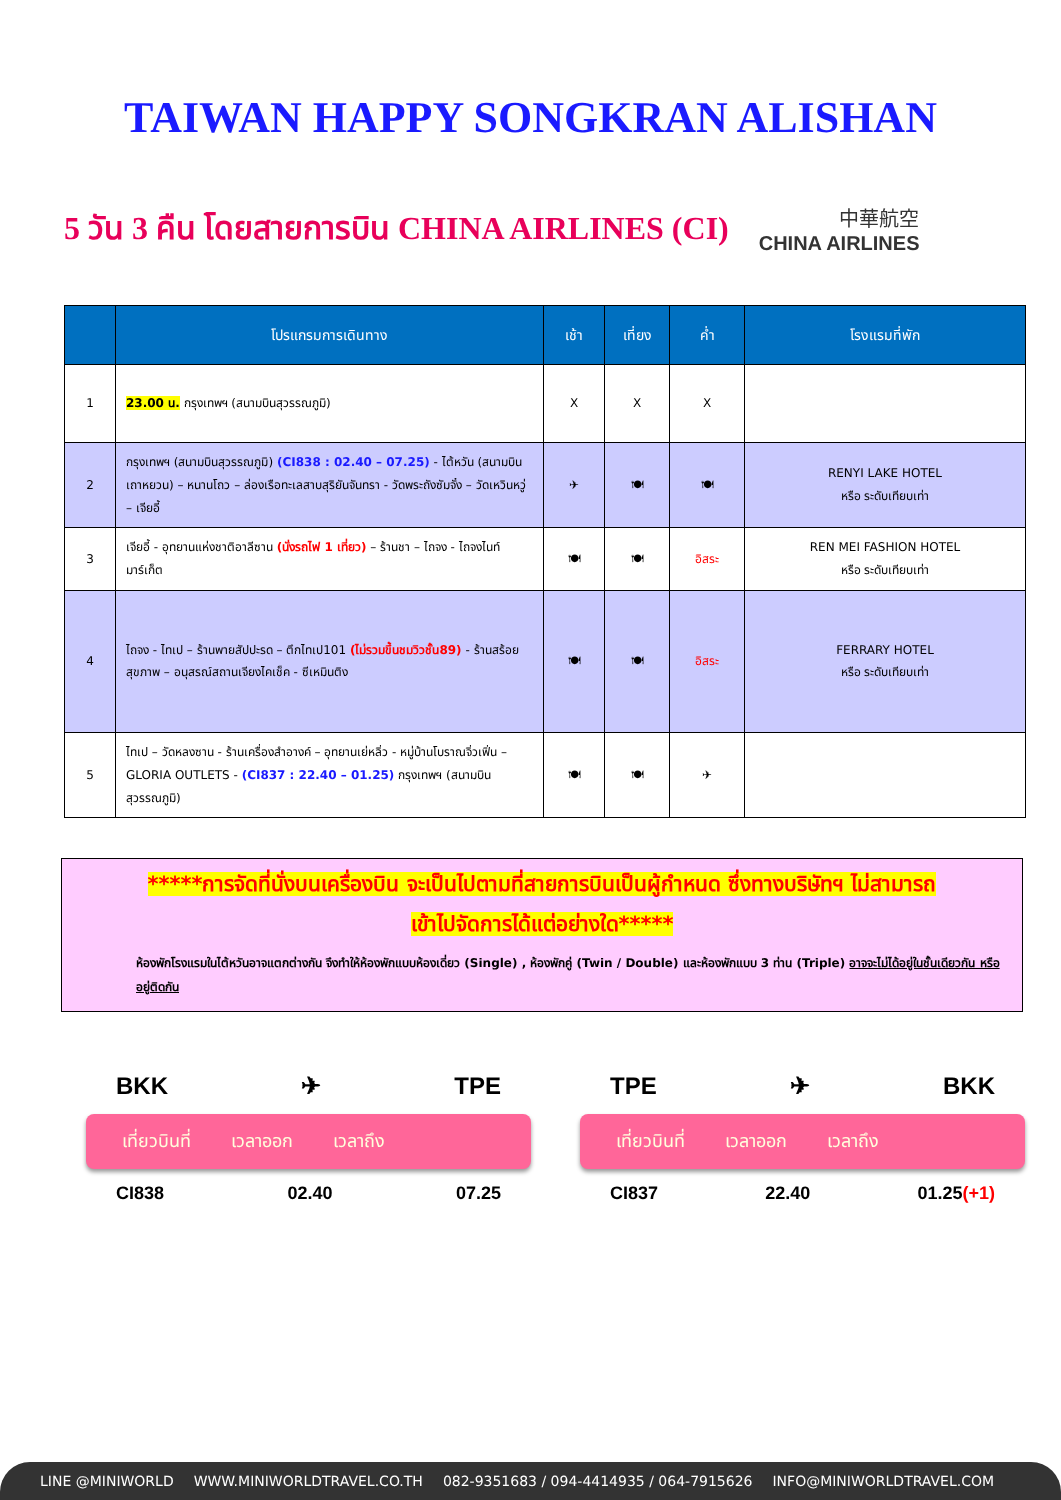TAIWAN HAPPY SONGKRAN ALISHAN
5 วัน 3 คืน โดยสายการบิน CHINA AIRLINES (CI)
中華航空
CHINA AIRLINES
| | โปรแกรมการเดินทาง | เช้า | เที่ยง | ค่ำ | โรงแรมที่พัก |
| --- | --- | --- | --- | --- | --- |
| 1 | 23.00 น. กรุงเทพฯ (สนามบินสุวรรณภูมิ) | X | X | X | |
| 2 | กรุงเทพฯ (สนามบินสุวรรณภูมิ) (CI838 : 02.40 – 07.25) - ไต้หวัน (สนามบินเถาหยวน) – หนานโถว – ล่องเรือทะเลสาบสุริยันจันทรา - วัดพระถังซัมจั๋ง – วัดเหวินหวู่ – เจียอี้ | ✈ | 🍽 | 🍽 | RENYI LAKE HOTEL หรือ ระดับเทียบเท่า |
| 3 | เจียอี้ - อุทยานแห่งชาติอาลีซาน (นั่งรถไฟ 1 เที่ยว) – ร้านชา – ไถจง - ไถจงไนท์มาร์เก็ต | 🍽 | 🍽 | อิสระ | REN MEI FASHION HOTEL หรือ ระดับเทียบเท่า |
| 4 | ไถจง - ไทเป – ร้านพายสัปปะรด – ตึกไทเป101 (ไม่รวมขึ้นชมวิวชั้น89) - ร้านสร้อยสุขภาพ – อนุสรณ์สถานเจียงไคเช็ค - ซีเหมินติง | 🍽 | 🍽 | อิสระ | FERRARY HOTEL หรือ ระดับเทียบเท่า |
| 5 | ไทเป – วัดหลงซาน - ร้านเครื่องสำอางค์ – อุทยานเย่หลิ่ว - หมู่บ้านโบราณจิ่วเฟิ่น –GLORIA OUTLETS - (CI837 : 22.40 – 01.25) กรุงเทพฯ (สนามบินสุวรรณภูมิ) | 🍽 | 🍽 | ✈ | |
*****การจัดที่นั่งบนเครื่องบิน จะเป็นไปตามที่สายการบินเป็นผู้กำหนด ซึ่งทางบริษัทฯ ไม่สามารถ
เข้าไปจัดการได้แต่อย่างใด*****
ห้องพักโรงแรมในไต้หวันอาจแตกต่างกัน จึงทำให้ห้องพักแบบห้องเดี่ยว (Single) , ห้องพักคู่ (Twin / Double) และห้องพักแบบ 3 ท่าน (Triple) อาจจะไม่ได้อยู่ในชั้นเดียวกัน หรือ อยู่ติดกัน
BKK ✈ TPE
เที่ยวบินที่ เวลาออก เวลาถึง
CI838 02.40 07.25
TPE ✈ BKK
เที่ยวบินที่ เวลาออก เวลาถึง
CI837 22.40 01.25(+1)
LINE @MINIWORLD WWW.MINIWORLDTRAVEL.CO.TH 082-9351683 / 094-4414935 / 064-7915626 INFO@MINIWORLDTRAVEL.COM